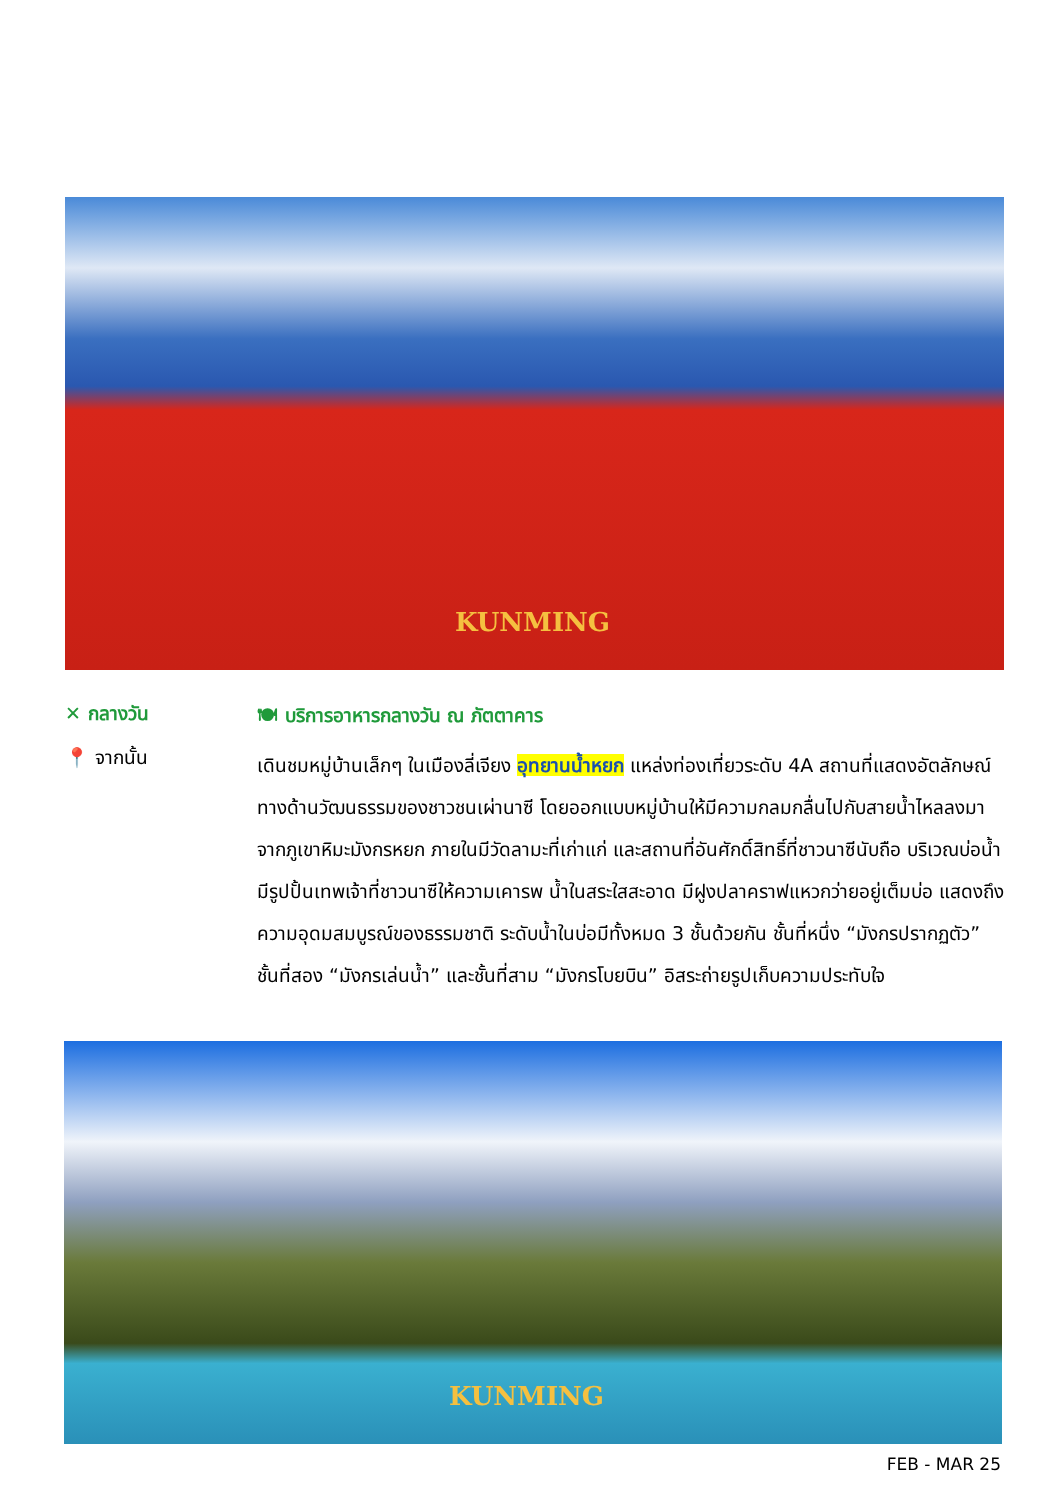KUNMING
✕ กลางวัน
🍽 บริการอาหารกลางวัน ณ ภัตตาคาร
📍 จากนั้น
เดินชมหมู่บ้านเล็กๆ ในเมืองลี่เจียง อุทยานน้ำหยก แหล่งท่องเที่ยวระดับ 4A สถานที่แสดงอัตลักษณ์ทางด้านวัฒนธรรมของชาวชนเผ่านาซี โดยออกแบบหมู่บ้านให้มีความกลมกลื่นไปกับสายน้ำไหลลงมาจากภูเขาหิมะมังกรหยก ภายในมีวัดลามะที่เก่าแก่ และสถานที่อันศักดิ์สิทธิ์ที่ชาวนาซีนับถือ บริเวณบ่อน้ำมีรูปปั้นเทพเจ้าที่ชาวนาซีให้ความเคารพ น้ำในสระใสสะอาด มีฝูงปลาคราฟแหวกว่ายอยู่เต็มบ่อ แสดงถึงความอุดมสมบูรณ์ของธรรมชาติ ระดับน้ำในบ่อมีทั้งหมด 3 ชั้นด้วยกัน ชั้นที่หนึ่ง “มังกรปรากฏตัว” ชั้นที่สอง “มังกรเล่นน้ำ” และชั้นที่สาม “มังกรโบยบิน” อิสระถ่ายรูปเก็บความประทับใจ
KUNMING
FEB - MAR 25